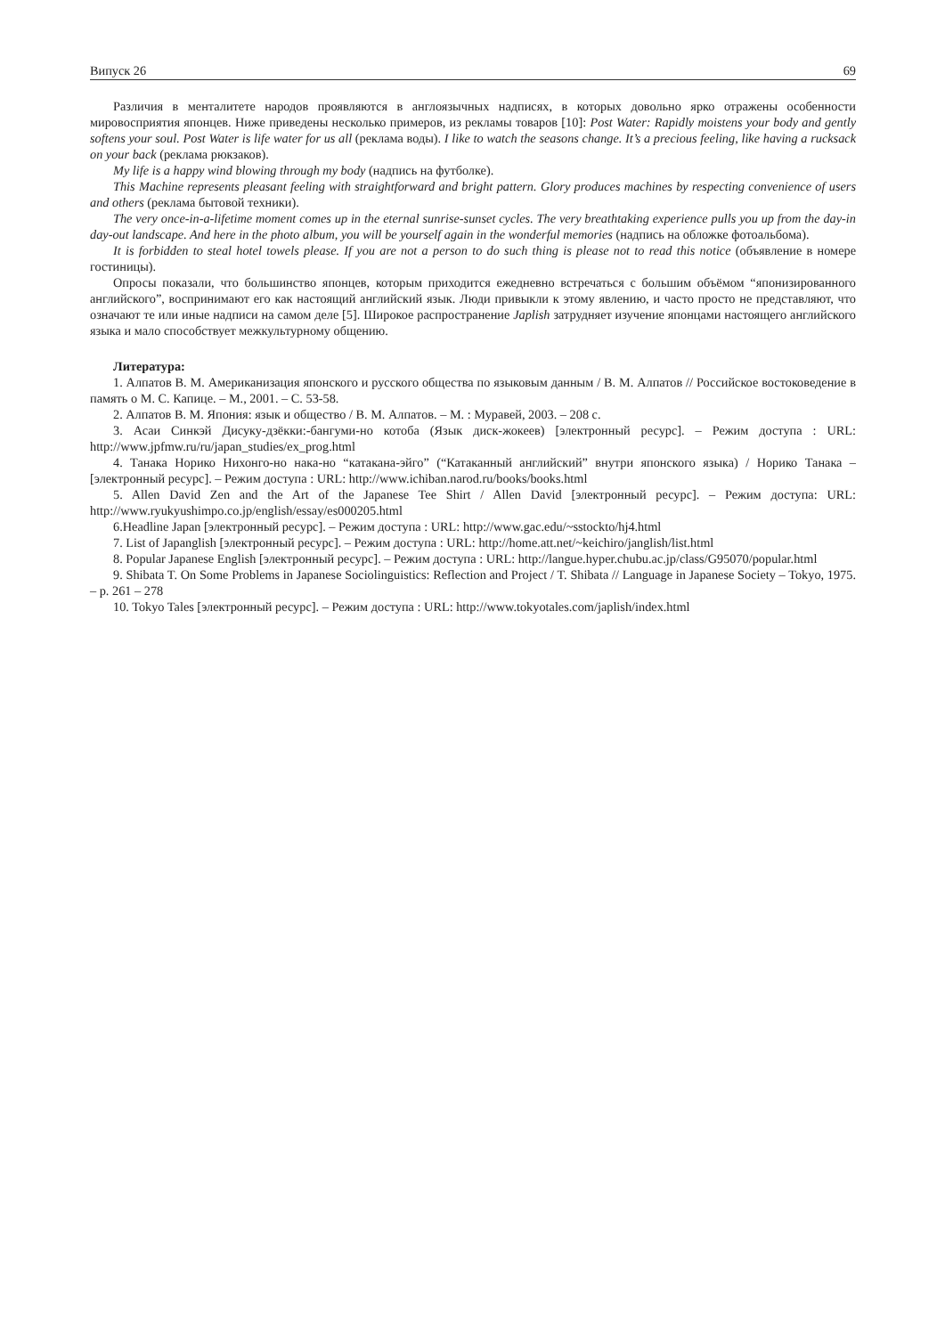Випуск 26 69
Различия в менталитете народов проявляются в англоязычных надписях, в которых довольно ярко отражены особенности мировосприятия японцев. Ниже приведены несколько примеров, из рекламы товаров [10]: Post Water: Rapidly moistens your body and gently softens your soul. Post Water is life water for us all (реклама воды). I like to watch the seasons change. It’s a precious feeling, like having a rucksack on your back (реклама рюкзаков).
My life is a happy wind blowing through my body (надпись на футболке).
This Machine represents pleasant feeling with straightforward and bright pattern. Glory produces machines by respecting convenience of users and others (реклама бытовой техники).
The very once-in-a-lifetime moment comes up in the eternal sunrise-sunset cycles. The very breathtaking experience pulls you up from the day-in day-out landscape. And here in the photo album, you will be yourself again in the wonderful memories (надпись на обложке фотоальбома).
It is forbidden to steal hotel towels please. If you are not a person to do such thing is please not to read this notice (объявление в номере гостиницы).
Опросы показали, что большинство японцев, которым приходится ежедневно встречаться с большим объёмом “японизированного английского”, воспринимают его как настоящий английский язык. Люди привыкли к этому явлению, и часто просто не представляют, что означают те или иные надписи на самом деле [5]. Широкое распространение Japlish затрудняет изучение японцами настоящего английского языка и мало способствует межкультурному общению.
Литература:
1. Алпатов В. М. Американизация японского и русского общества по языковым данным / В. М. Алпатов // Российское востоковедение в память о М. С. Капице. – М., 2001. – С. 53-58.
2. Алпатов В. М. Япония: язык и общество / В. М. Алпатов. – М. : Муравей, 2003. – 208 с.
3. Асаи Синкэй Дисуку-дзёкки:-бангуми-но котоба (Язык диск-жокеев) [электронный ресурс]. – Режим доступа : URL: http://www.jpfmw.ru/ru/japan_studies/ex_prog.html
4. Танака Норико Нихонго-но нака-но “катакана-эйго” (“Катаканный английский” внутри японского языка) / Норико Танака – [электронный ресурс]. – Режим доступа : URL: http://www.ichiban.narod.ru/books/books.html
5. Allen David Zen and the Art of the Japanese Tee Shirt / Allen David [электронный ресурс]. – Режим доступа: URL: http://www.ryukyushimpo.co.jp/english/essay/es000205.html
6.Headline Japan [электронный ресурс]. – Режим доступа : URL: http://www.gac.edu/~sstockto/hj4.html
7. List of Japanglish [электронный ресурс]. – Режим доступа : URL: http://home.att.net/~keichiro/janglish/list.html
8. Popular Japanese English [электронный ресурс]. – Режим доступа : URL: http://langue.hyper.chubu.ac.jp/class/G95070/popular.html
9. Shibata T. On Some Problems in Japanese Sociolinguistics: Reflection and Project / T. Shibata // Language in Japanese Society – Tokyo, 1975. – p. 261 – 278
10. Tokyo Tales [электронный ресурс]. – Режим доступа : URL: http://www.tokyotales.com/japlish/index.html